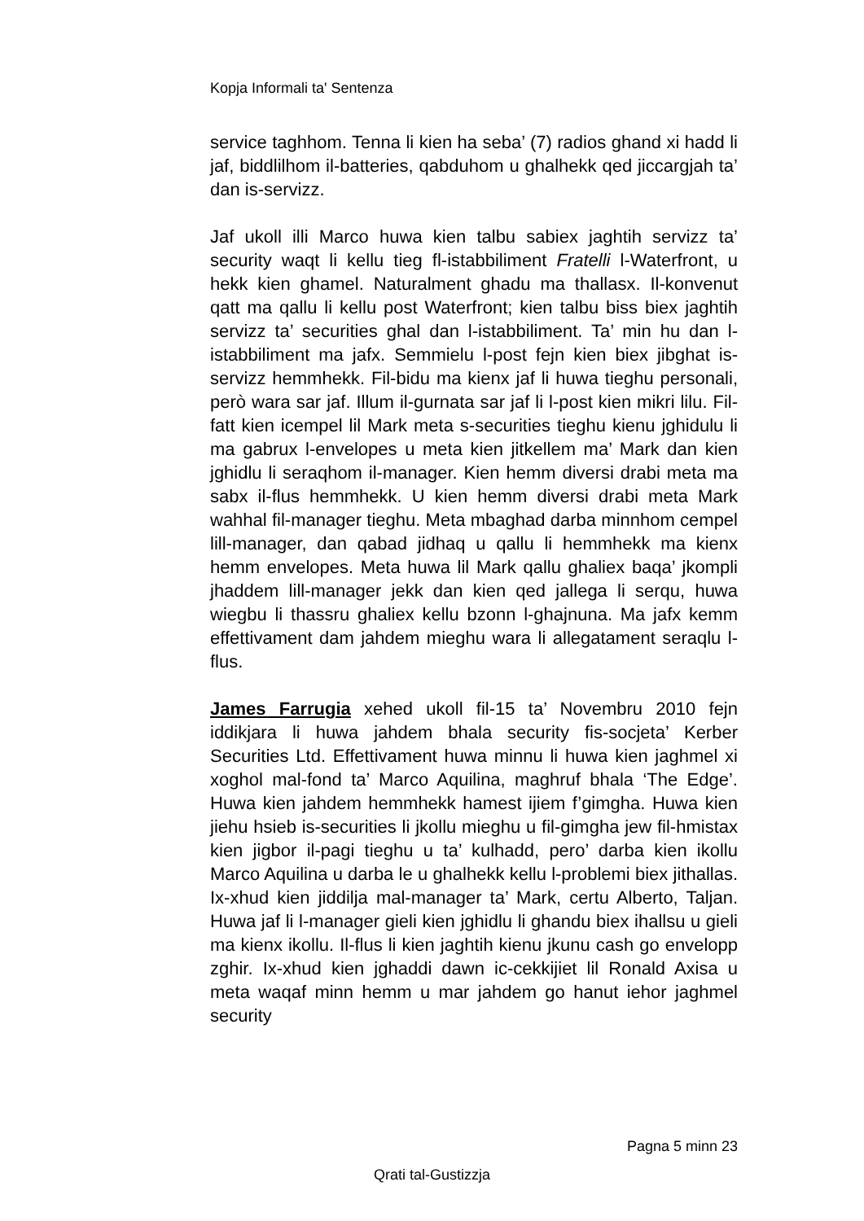Kopja Informali ta' Sentenza
service taghhom. Tenna li kien ha seba’ (7) radios ghand xi hadd li jaf, biddlilhom il-batteries, qabduhom u ghalhekk qed jiccargjah ta’ dan is-servizz.
Jaf ukoll illi Marco huwa kien talbu sabiex jaghtih servizz ta’ security waqt li kellu tieg fl-istabbiliment Fratelli l-Waterfront, u hekk kien ghamel. Naturalment ghadu ma thallasx. Il-konvenut qatt ma qallu li kellu post Waterfront; kien talbu biss biex jaghtih servizz ta’ securities ghal dan l-istabbiliment. Ta’ min hu dan l-istabbiliment ma jafx. Semmielu l-post fejn kien biex jibghat is-servizz hemmhekk. Fil-bidu ma kienx jaf li huwa tieghu personali, però wara sar jaf. Illum il-gurnata sar jaf li l-post kien mikri lilu. Fil-fatt kien icempel lil Mark meta s-securities tieghu kienu jghidulu li ma gabrux l-envelopes u meta kien jitkellem ma’ Mark dan kien jghidlu li seraqhom il-manager. Kien hemm diversi drabi meta ma sabx il-flus hemmhekk. U kien hemm diversi drabi meta Mark wahhal fil-manager tieghu. Meta mbaghad darba minnhom cempel lill-manager, dan qabad jidhaq u qallu li hemmhekk ma kienx hemm envelopes. Meta huwa lil Mark qallu ghaliex baqa’ jkompli jhaddem lill-manager jekk dan kien qed jallega li serqu, huwa wiegbu li thassru ghaliex kellu bzonn l-ghajnuna. Ma jafx kemm effettivament dam jahdem mieghu wara li allegatament seraqlu l-flus.
James Farrugia xehed ukoll fil-15 ta’ Novembru 2010 fejn iddikjara li huwa jahdem bhala security fis-socjeta’ Kerber Securities Ltd. Effettivament huwa minnu li huwa kien jaghmel xi xoghol mal-fond ta’ Marco Aquilina, maghruf bhala ‘The Edge’. Huwa kien jahdem hemmhekk hamest ijiem f’gimgha. Huwa kien jiehu hsieb is-securities li jkollu mieghu u fil-gimgha jew fil-hmistax kien jigbor il-pagi tieghu u ta’ kulhadd, pero’ darba kien ikollu Marco Aquilina u darba le u ghalhekk kellu l-problemi biex jithallas. Ix-xhud kien jiddilja mal-manager ta’ Mark, certu Alberto, Taljan. Huwa jaf li l-manager gieli kien jghidlu li ghandu biex ihallsu u gieli ma kienx ikollu. Il-flus li kien jaghtih kienu jkunu cash go envelopp zghir. Ix-xhud kien jghaddi dawn ic-cekkijiet lil Ronald Axisa u meta waqaf minn hemm u mar jahdem go hanut iehor jaghmel security
Pagna 5 minn 23
Qrati tal-Gustizzja